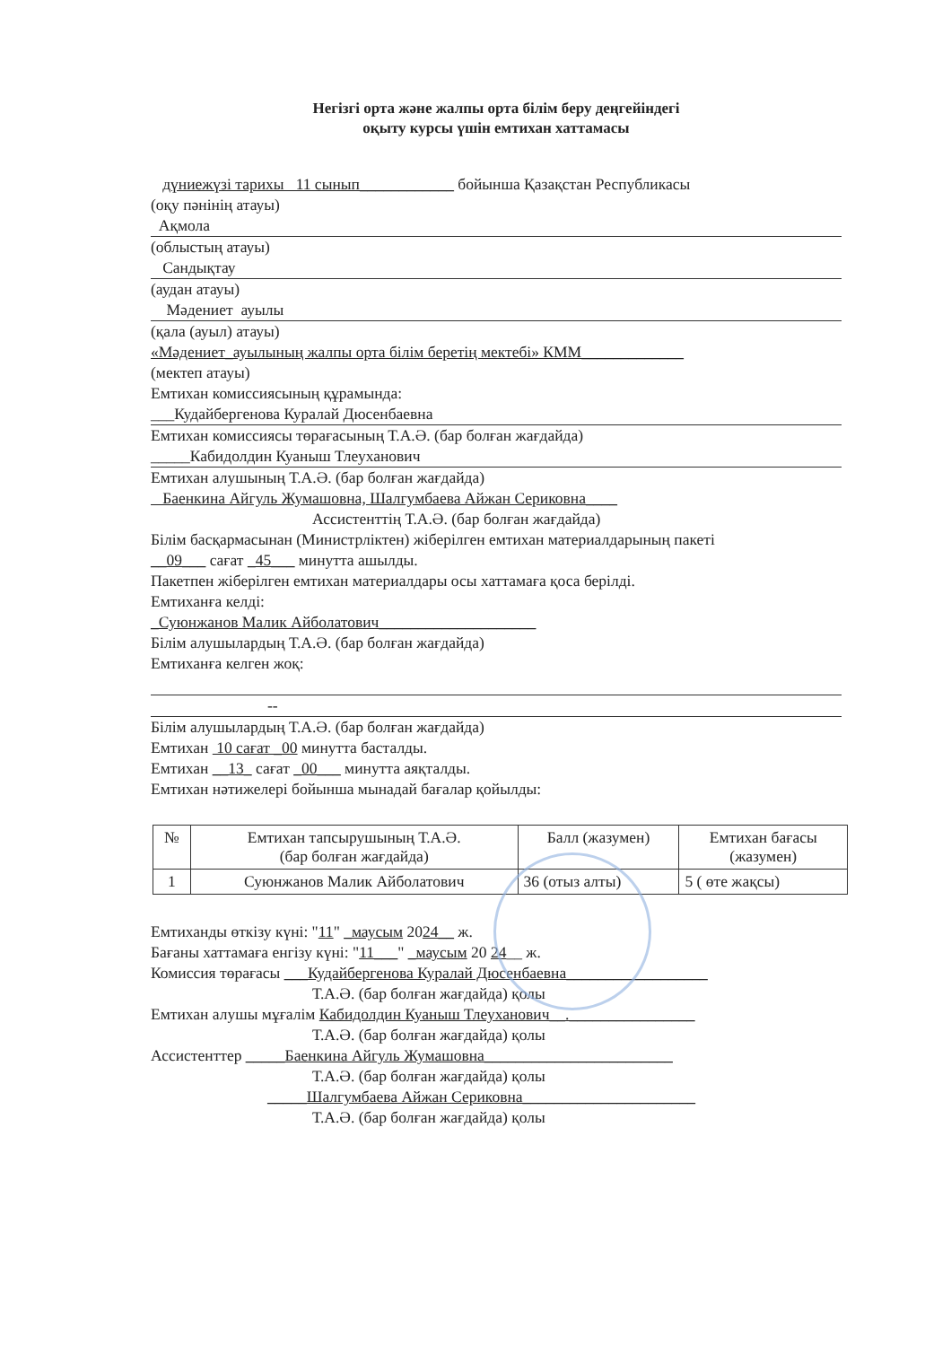Негізгі орта және жалпы орта білім беру деңгейіндегі
оқыту курсы үшін емтихан хаттамасы
дүниежүзі тарихы 11 сынып____________ бойынша Қазақстан Республикасы
(оқу пәнінің атауы)
Ақмола
(облыстың атауы)
Сандықтау
(аудан атауы)
Мәдениет ауылы
(қала (ауыл) атауы)
«Мәдениет_ауылының жалпы орта білім беретің мектебі» КММ_____________
(мектеп атауы)
Емтихан комиссиясының құрамында:
___Кудайбергенова Куралай Дюсенбаевна
Емтихан комиссиясы төрағасының Т.А.Ә. (бар болған жағдайда)
_____Кабидолдин Куаныш Тлеуханович
Емтихан алушының Т.А.Ә. (бар болған жағдайда)
Баенкина Айгуль Жумашовна, Шалгумбаева Айжан Сериковна____
Ассистенттің Т.А.Ә. (бар болған жағдайда)
Білім басқармасынан (Министрліктен) жіберілген емтихан материалдарының пакеті
__09___ сағат _45___ минутта ашылды.
Пакетпен жіберілген емтихан материалдары осы хаттамаға қоса берілді.
Емтиханға келді:
_Суюнжанов Малик Айболатович____________________
Білім алушылардың Т.А.Ә. (бар болған жағдайда)
Емтиханға келген жоқ:
--
Білім алушылардың Т.А.Ә. (бар болған жағдайда)
Емтихан 10 сағат _00 минутта басталды.
Емтихан __13_ сағат _00___ минутта аяқталды.
Емтихан нәтижелері бойынша мынадай бағалар қойылды:
| № | Емтихан тапсырушының Т.А.Ә. (бар болған жағдайда) | Балл (жазумен) | Емтихан бағасы (жазумен) |
| --- | --- | --- | --- |
| 1 | Суюнжанов Малик Айболатович | 36 (отыз алты) | 5 ( өте жақсы) |
Емтиханды өткізу күні: "11" _маусым 2024__ ж.
Бағаны хаттамаға енгізу күні: "11___" _маусым 20 24__ ж.
Комиссия төрағасы ___Кудайбергенова Куралай Дюсенбаевна__________________
Т.А.Ә. (бар болған жағдайда) қолы
Емтихан алушы мұғалім Кабидолдин Куаныш Тлеуханович__.________________
Т.А.Ә. (бар болған жағдайда) қолы
Ассистенттер _____Баенкина Айгуль Жумашовна________________________
Т.А.Ә. (бар болған жағдайда) қолы
_____Шалгумбаева Айжан Сериковна______________________
Т.А.Ә. (бар болған жағдайда) қолы